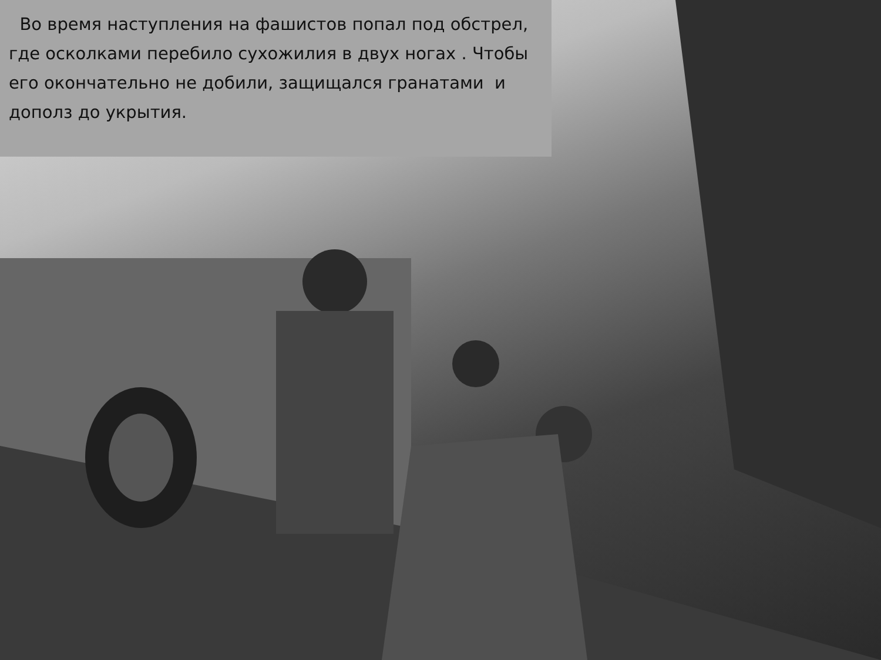Во время наступления на фашистов попал под обстрел, где осколками перебило сухожилия в двух ногах . Чтобы его окончательно не добили, защищался гранатами и дополз до укрытия.